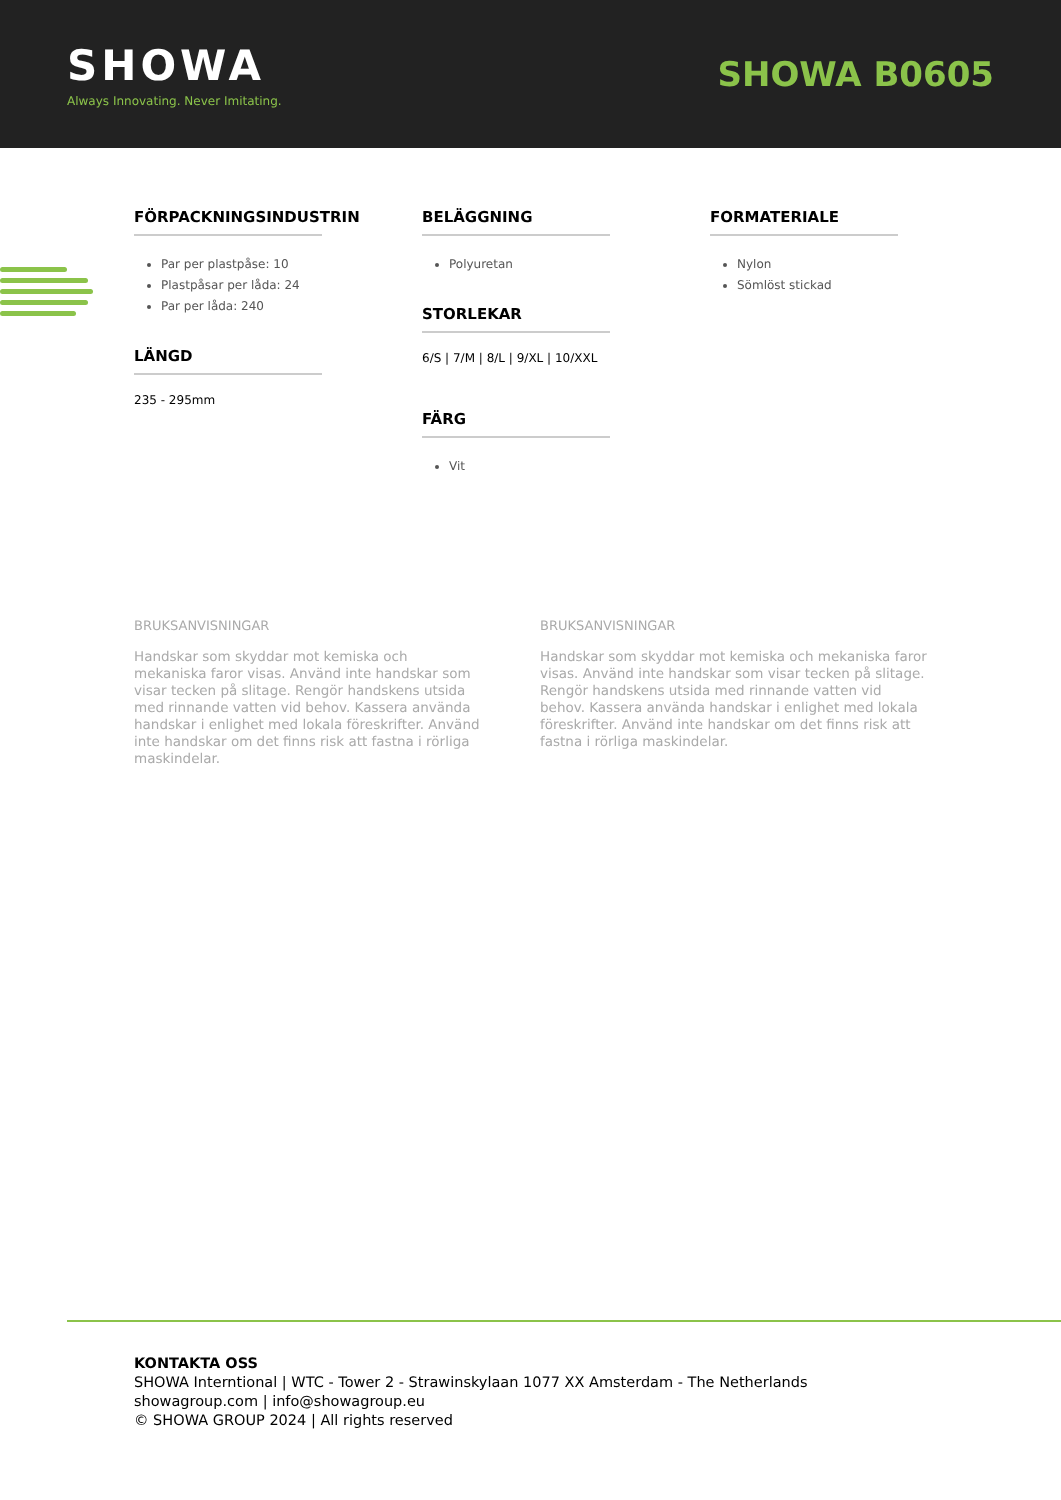SHOWA
Always Innovating. Never Imitating.
SHOWA B0605
FÖRPACKNINGSINDUSTRIN
Par per plastpåse: 10
Plastpåsar per låda: 24
Par per låda: 240
LÄNGD
235 - 295mm
BELÄGGNING
Polyuretan
STORLEKAR
6/S | 7/M | 8/L | 9/XL | 10/XXL
FÄRG
Vit
FORMATERIALE
Nylon
Sömlöst stickad
BRUKSANVISNINGAR
Handskar som skyddar mot kemiska och mekaniska faror visas. Använd inte handskar som visar tecken på slitage. Rengör handskens utsida med rinnande vatten vid behov. Kassera använda handskar i enlighet med lokala föreskrifter. Använd inte handskar om det finns risk att fastna i rörliga maskindelar.
BRUKSANVISNINGAR
Handskar som skyddar mot kemiska och mekaniska faror visas. Använd inte handskar som visar tecken på slitage. Rengör handskens utsida med rinnande vatten vid behov. Kassera använda handskar i enlighet med lokala föreskrifter. Använd inte handskar om det finns risk att fastna i rörliga maskindelar.
KONTAKTA OSS
SHOWA Interntional | WTC - Tower 2 - Strawinskylaan 1077 XX Amsterdam - The Netherlands
showagroup.com | info@showagroup.eu
© SHOWA GROUP 2024 | All rights reserved